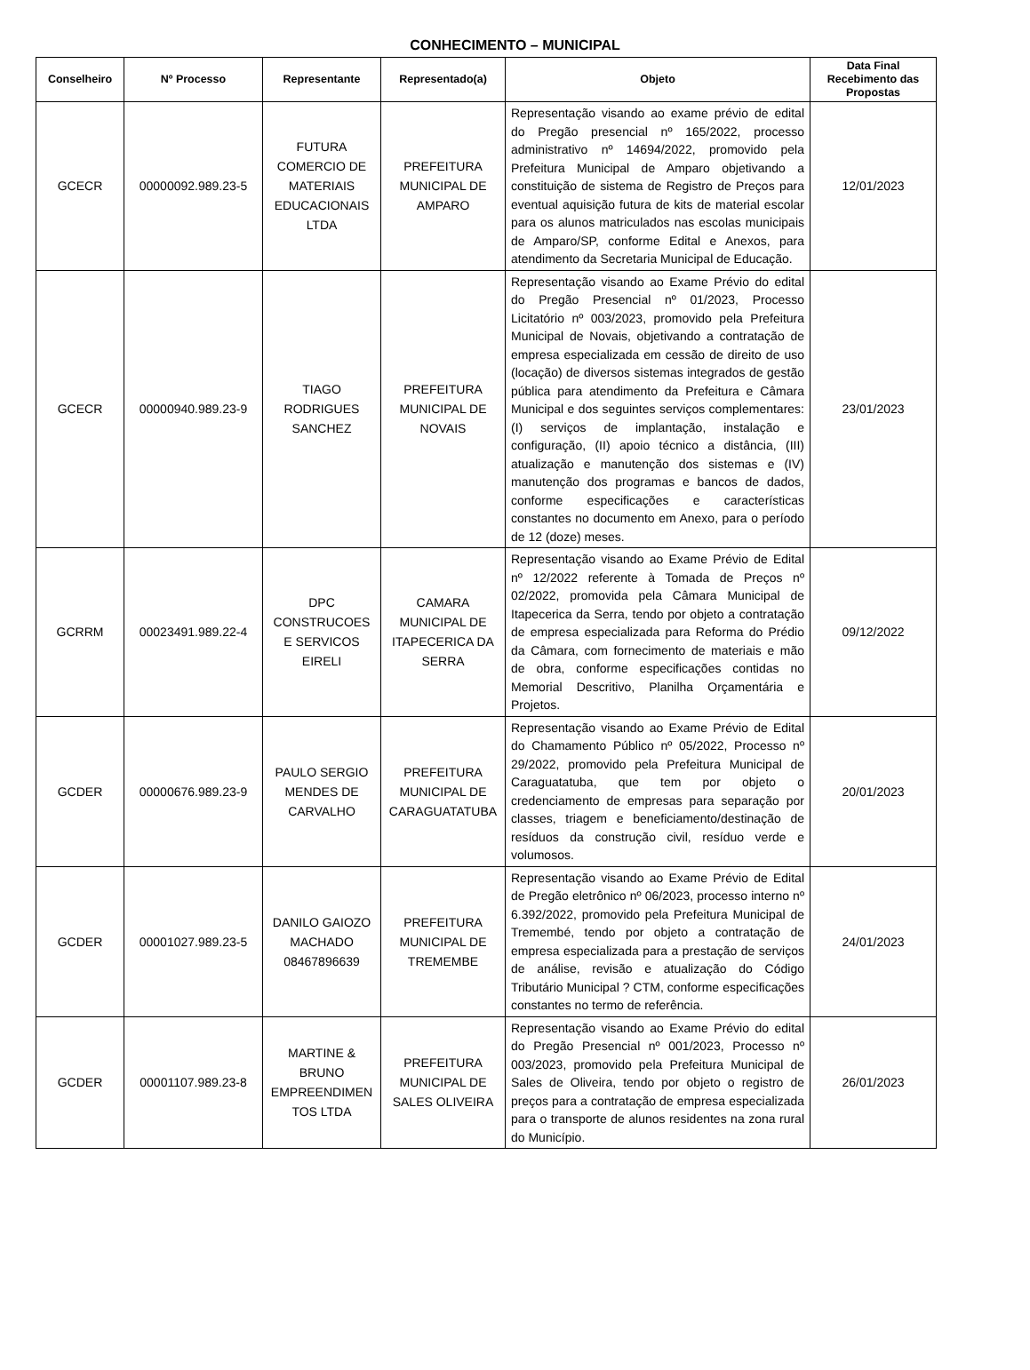CONHECIMENTO – MUNICIPAL
| Conselheiro | Nº Processo | Representante | Representado(a) | Objeto | Data Final Recebimento das Propostas |
| --- | --- | --- | --- | --- | --- |
| GCECR | 00000092.989.23-5 | FUTURA COMERCIO DE MATERIAIS EDUCACIONAIS LTDA | PREFEITURA MUNICIPAL DE AMPARO | Representação visando ao exame prévio de edital do Pregão presencial nº 165/2022, processo administrativo nº 14694/2022, promovido pela Prefeitura Municipal de Amparo objetivando a constituição de sistema de Registro de Preços para eventual aquisição futura de kits de material escolar para os alunos matriculados nas escolas municipais de Amparo/SP, conforme Edital e Anexos, para atendimento da Secretaria Municipal de Educação. | 12/01/2023 |
| GCECR | 00000940.989.23-9 | TIAGO RODRIGUES SANCHEZ | PREFEITURA MUNICIPAL DE NOVAIS | Representação visando ao Exame Prévio do edital do Pregão Presencial nº 01/2023, Processo Licitatório nº 003/2023, promovido pela Prefeitura Municipal de Novais, objetivando a contratação de empresa especializada em cessão de direito de uso (locação) de diversos sistemas integrados de gestão pública para atendimento da Prefeitura e Câmara Municipal e dos seguintes serviços complementares: (I) serviços de implantação, instalação e configuração, (II) apoio técnico a distância, (III) atualização e manutenção dos sistemas e (IV) manutenção dos programas e bancos de dados, conforme especificações e características constantes no documento em Anexo, para o período de 12 (doze) meses. | 23/01/2023 |
| GCRRM | 00023491.989.22-4 | DPC CONSTRUCOES E SERVICOS EIRELI | CAMARA MUNICIPAL DE ITAPECERICA DA SERRA | Representação visando ao Exame Prévio de Edital nº 12/2022 referente à Tomada de Preços nº 02/2022, promovida pela Câmara Municipal de Itapecerica da Serra, tendo por objeto a contratação de empresa especializada para Reforma do Prédio da Câmara, com fornecimento de materiais e mão de obra, conforme especificações contidas no Memorial Descritivo, Planilha Orçamentária e Projetos. | 09/12/2022 |
| GCDER | 00000676.989.23-9 | PAULO SERGIO MENDES DE CARVALHO | PREFEITURA MUNICIPAL DE CARAGUATATUBA | Representação visando ao Exame Prévio de Edital do Chamamento Público nº 05/2022, Processo nº 29/2022, promovido pela Prefeitura Municipal de Caraguatatuba, que tem por objeto o credenciamento de empresas para separação por classes, triagem e beneficiamento/destinação de resíduos da construção civil, resíduo verde e volumosos. | 20/01/2023 |
| GCDER | 00001027.989.23-5 | DANILO GAIOZO MACHADO 08467896639 | PREFEITURA MUNICIPAL DE TREMEMBE | Representação visando ao Exame Prévio de Edital de Pregão eletrônico nº 06/2023, processo interno nº 6.392/2022, promovido pela Prefeitura Municipal de Tremembé, tendo por objeto a contratação de empresa especializada para a prestação de serviços de análise, revisão e atualização do Código Tributário Municipal ? CTM, conforme especificações constantes no termo de referência. | 24/01/2023 |
| GCDER | 00001107.989.23-8 | MARTINE & BRUNO EMPREENDIMEN TOS LTDA | PREFEITURA MUNICIPAL DE SALES OLIVEIRA | Representação visando ao Exame Prévio do edital do Pregão Presencial nº 001/2023, Processo nº 003/2023, promovido pela Prefeitura Municipal de Sales de Oliveira, tendo por objeto o registro de preços para a contratação de empresa especializada para o transporte de alunos residentes na zona rural do Município. | 26/01/2023 |